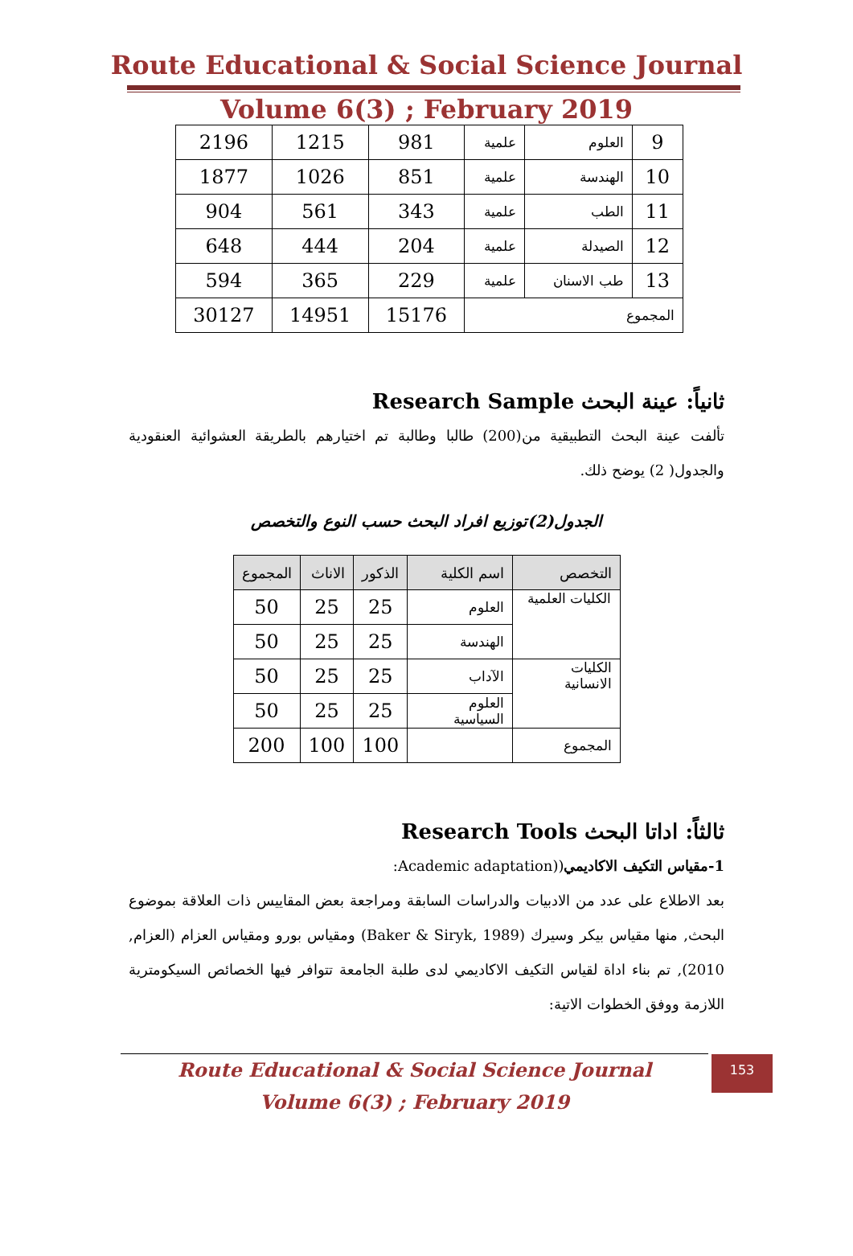Route Educational & Social Science Journal
Volume 6(3) ; February 2019
| 9 | العلوم | علمية | 981 | 1215 | 2196 |
| 10 | الهندسة | علمية | 851 | 1026 | 1877 |
| 11 | الطب | علمية | 343 | 561 | 904 |
| 12 | الصيدلة | علمية | 204 | 444 | 648 |
| 13 | طب الاسنان | علمية | 229 | 365 | 594 |
| المجموع | | | 15176 | 14951 | 30127 |
ثانياً: عينة البحث Research Sample
تألفت عينة البحث التطبيقية من(200) طالبا وطالبة تم اختيارهم بالطريقة العشوائية العنقودية والجدول( 2) يوضح ذلك.
الجدول(2)توزيع افراد البحث حسب النوع والتخصص
| التخصص | اسم الكلية | الذكور | الاناث | المجموع |
| --- | --- | --- | --- | --- |
| الكليات العلمية | العلوم | 25 | 25 | 50 |
| | الهندسة | 25 | 25 | 50 |
| الكليات الانسانية | الآداب | 25 | 25 | 50 |
| | العلوم السياسية | 25 | 25 | 50 |
| المجموع | | 100 | 100 | 200 |
ثالثاً: اداتا البحث Research Tools
1-مقياس التكيف الاكاديمي((Academic adaptation:
بعد الاطلاع على عدد من الادبيات والدراسات السابقة ومراجعة بعض المقاييس ذات العلاقة بموضوع البحث, منها مقياس بيكر وسيرك (Baker & Siryk, 1989) ومقياس بورو ومقياس العزام (العزام, 2010), تم بناء اداة لقياس التكيف الاكاديمي لدى طلبة الجامعة تتوافر فيها الخصائص السيكومترية اللازمة ووفق الخطوات الاتية:
Route Educational & Social Science Journal
Volume 6(3) ; February 2019
153